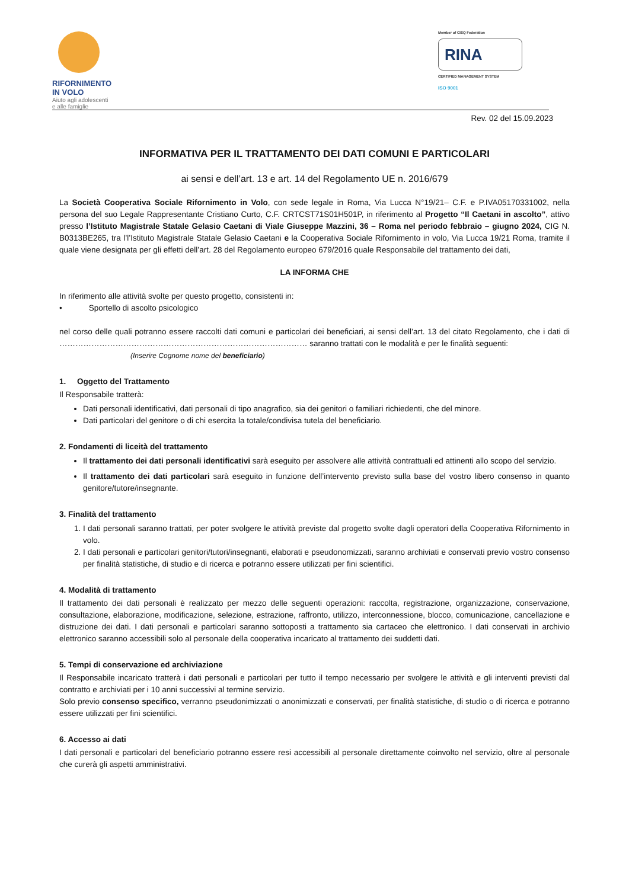RIFORNIMENTO
IN VOLO
Aiuto agli adolescenti
e alle famiglie
Member of CISQ Federation
RINA
CERTIFIED MANAGEMENT SYSTEM
ISO 9001
Rev. 02 del 15.09.2023
INFORMATIVA PER IL TRATTAMENTO DEI DATI COMUNI E PARTICOLARI
ai sensi e dell’art. 13 e art. 14 del Regolamento UE n. 2016/679
La Società Cooperativa Sociale Rifornimento in Volo, con sede legale in Roma, Via Lucca N°19/21– C.F. e P.IVA05170331002, nella persona del suo Legale Rappresentante Cristiano Curto, C.F. CRTCST71S01H501P, in riferimento al Progetto “Il Caetani in ascolto”, attivo presso l’Istituto Magistrale Statale Gelasio Caetani di Viale Giuseppe Mazzini, 36 – Roma nel periodo febbraio – giugno 2024, CIG N. B0313BE265, tra l’l’Istituto Magistrale Statale Gelasio Caetani e la Cooperativa Sociale Rifornimento in volo, Via Lucca 19/21 Roma, tramite il quale viene designata per gli effetti dell’art. 28 del Regolamento europeo 679/2016 quale Responsabile del trattamento dei dati,
LA INFORMA CHE
In riferimento alle attività svolte per questo progetto, consistenti in:
• Sportello di ascolto psicologico
nel corso delle quali potranno essere raccolti dati comuni e particolari dei beneficiari, ai sensi dell’art. 13 del citato Regolamento, che i dati di ………………………………………………………………………………… saranno trattati con le modalità e per le finalità seguenti:
(Inserire Cognome nome del beneficiario)
1. Oggetto del Trattamento
Il Responsabile tratterà:
Dati personali identificativi, dati personali di tipo anagrafico, sia dei genitori o familiari richiedenti, che del minore.
Dati particolari del genitore o di chi esercita la totale/condivisa tutela del beneficiario.
2. Fondamenti di liceità del trattamento
Il trattamento dei dati personali identificativi sarà eseguito per assolvere alle attività contrattuali ed attinenti allo scopo del servizio.
Il trattamento dei dati particolari sarà eseguito in funzione dell’intervento previsto sulla base del vostro libero consenso in quanto genitore/tutore/insegnante.
3. Finalità del trattamento
1. I dati personali saranno trattati, per poter svolgere le attività previste dal progetto svolte dagli operatori della Cooperativa Rifornimento in volo.
2. I dati personali e particolari genitori/tutori/insegnanti, elaborati e pseudonomizzati, saranno archiviati e conservati previo vostro consenso per finalità statistiche, di studio e di ricerca e potranno essere utilizzati per fini scientifici.
4. Modalità di trattamento
Il trattamento dei dati personali è realizzato per mezzo delle seguenti operazioni: raccolta, registrazione, organizzazione, conservazione, consultazione, elaborazione, modificazione, selezione, estrazione, raffronto, utilizzo, interconnessione, blocco, comunicazione, cancellazione e distruzione dei dati. I dati personali e particolari saranno sottoposti a trattamento sia cartaceo che elettronico. I dati conservati in archivio elettronico saranno accessibili solo al personale della cooperativa incaricato al trattamento dei suddetti dati.
5. Tempi di conservazione ed archiviazione
Il Responsabile incaricato tratterà i dati personali e particolari per tutto il tempo necessario per svolgere le attività e gli interventi previsti dal contratto e archiviati per i 10 anni successivi al termine servizio.
Solo previo consenso specifico, verranno pseudonimizzati o anonimizzati e conservati, per finalità statistiche, di studio o di ricerca e potranno essere utilizzati per fini scientifici.
6. Accesso ai dati
I dati personali e particolari del beneficiario potranno essere resi accessibili al personale direttamente coinvolto nel servizio, oltre al personale che curerà gli aspetti amministrativi.